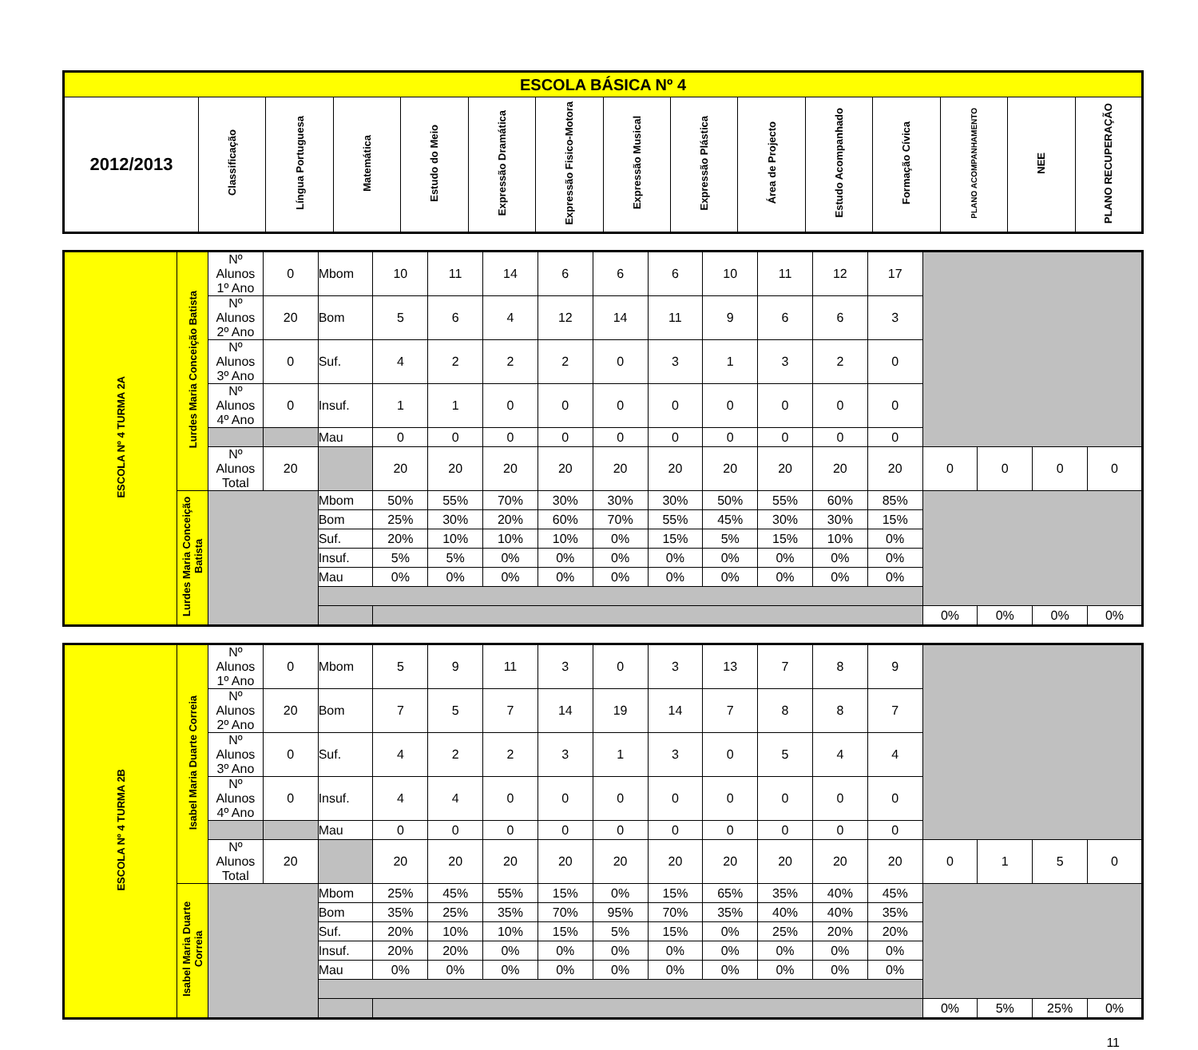| ESCOLA BÁSICA Nº 4 | | | | | | | | | | | | | | |
| --- | --- | --- | --- | --- | --- | --- | --- | --- | --- | --- | --- | --- | --- | --- |
| 2012/2013 | Classificação | Língua Portuguesa | Matemática | Estudo do Meio | Expressão Dramática | Expressão Fisico-Motora | Expressão Musical | Expressão Plástica | Área de Projecto | Estudo Acompanhado | Formação Cívica | PLANO ACOMPANHAMENTO | NEE | PLANO RECUPERAÇÃO |
| ESCOLA Nº 4 TURMA 2A | Lurdes Maria Conceição Batista | Nº Alunos 1º Ano | 0 | Mbom | 10 | 11 | 14 | 6 | 6 | 6 | 10 | 11 | 12 | 17 | | | | |
| | | Nº Alunos 2º Ano | 20 | Bom | 5 | 6 | 4 | 12 | 14 | 11 | 9 | 6 | 6 | 3 | | | | |
| | | Nº Alunos 3º Ano | 0 | Suf. | 4 | 2 | 2 | 2 | 0 | 3 | 1 | 3 | 2 | 0 | | | | |
| | | Nº Alunos 4º Ano | 0 | Insuf. | 1 | 1 | 0 | 0 | 0 | 0 | 0 | 0 | 0 | 0 | | | | |
| | | | | Mau | 0 | 0 | 0 | 0 | 0 | 0 | 0 | 0 | 0 | 0 | | | | |
| | | Nº Alunos Total | 20 | | 20 | 20 | 20 | 20 | 20 | 20 | 20 | 20 | 20 | 20 | 0 | 0 | 0 | 0 |
| | Lurdes Maria Conceição Batista | | | Mbom | 50% | 55% | 70% | 30% | 30% | 30% | 50% | 55% | 60% | 85% | | | | |
| | | | | Bom | 25% | 30% | 20% | 60% | 70% | 55% | 45% | 30% | 30% | 15% | | | | |
| | | | | Suf. | 20% | 10% | 10% | 10% | 0% | 15% | 5% | 15% | 10% | 0% | | | | |
| | | | | Insuf. | 5% | 5% | 0% | 0% | 0% | 0% | 0% | 0% | 0% | 0% | | | | |
| | | | | Mau | 0% | 0% | 0% | 0% | 0% | 0% | 0% | 0% | 0% | 0% | | | | |
| | | | | | | | | | | | | | | | 0% | 0% | 0% | 0% |
| ESCOLA Nº 4 TURMA 2B | Isabel Maria Duarte Correia | Nº Alunos 1º Ano | 0 | Mbom | 5 | 9 | 11 | 3 | 0 | 3 | 13 | 7 | 8 | 9 | | | | |
| | | Nº Alunos 2º Ano | 20 | Bom | 7 | 5 | 7 | 14 | 19 | 14 | 7 | 8 | 8 | 7 | | | | |
| | | Nº Alunos 3º Ano | 0 | Suf. | 4 | 2 | 2 | 3 | 1 | 3 | 0 | 5 | 4 | 4 | | | | |
| | | Nº Alunos 4º Ano | 0 | Insuf. | 4 | 4 | 0 | 0 | 0 | 0 | 0 | 0 | 0 | 0 | | | | |
| | | | | Mau | 0 | 0 | 0 | 0 | 0 | 0 | 0 | 0 | 0 | 0 | | | | |
| | | Nº Alunos Total | 20 | | 20 | 20 | 20 | 20 | 20 | 20 | 20 | 20 | 20 | 20 | 0 | 1 | 5 | 0 |
| | Isabel Maria Duarte Correia | | | Mbom | 25% | 45% | 55% | 15% | 0% | 15% | 65% | 35% | 40% | 45% | | | | |
| | | | | Bom | 35% | 25% | 35% | 70% | 95% | 70% | 35% | 40% | 40% | 35% | | | | |
| | | | | Suf. | 20% | 10% | 10% | 15% | 5% | 15% | 0% | 25% | 20% | 20% | | | | |
| | | | | Insuf. | 20% | 20% | 0% | 0% | 0% | 0% | 0% | 0% | 0% | 0% | | | | |
| | | | | Mau | 0% | 0% | 0% | 0% | 0% | 0% | 0% | 0% | 0% | 0% | | | | |
| | | | | | | | | | | | | | | | 0% | 5% | 25% | 0% |
11